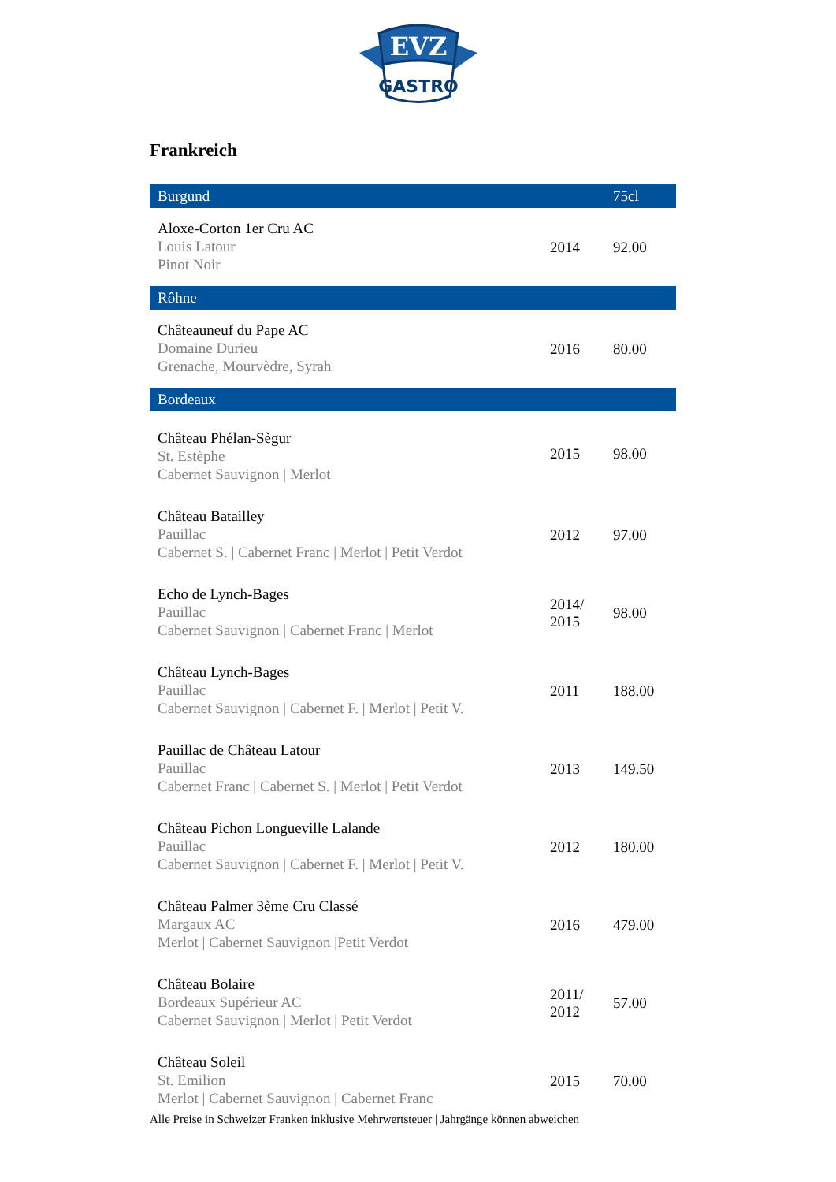EVZ
GASTRO
Frankreich
| Burgund | | 75cl |
| --- | --- | --- |
| Aloxe-Corton 1er Cru AC Louis Latour Pinot Noir | 2014 | 92.00 |
| Rôhne | | |
| Châteauneuf du Pape AC Domaine Durieu Grenache, Mourvèdre, Syrah | 2016 | 80.00 |
| Bordeaux | | |
| Château Phélan-Sègur St. Estèphe Cabernet Sauvignon / Merlot | 2015 | 98.00 |
| Château Batailley Pauillac Cabernet S. / Cabernet Franc / Merlot / Petit Verdot | 2012 | 97.00 |
| Echo de Lynch-Bages Pauillac Cabernet Sauvignon / Cabernet Franc / Merlot | 2014/ 2015 | 98.00 |
| Château Lynch-Bages Pauillac Cabernet Sauvignon / Cabernet F. / Merlot / Petit V. | 2011 | 188.00 |
| Pauillac de Château Latour Pauillac Cabernet Franc / Cabernet S. / Merlot / Petit Verdot | 2013 | 149.50 |
| Château Pichon Longueville Lalande Pauillac Cabernet Sauvignon / Cabernet F. / Merlot / Petit V. | 2012 | 180.00 |
| Château Palmer 3ème Cru Classé Margaux AC Merlot / Cabernet Sauvignon /Petit Verdot | 2016 | 479.00 |
| Château Bolaire Bordeaux Supérieur AC Cabernet Sauvignon / Merlot / Petit Verdot | 2011/ 2012 | 57.00 |
| Château Soleil St. Emilion Merlot / Cabernet Sauvignon / Cabernet Franc | 2015 | 70.00 |
Alle Preise in Schweizer Franken inklusive Mehrwertsteuer | Jahrgänge können abweichen